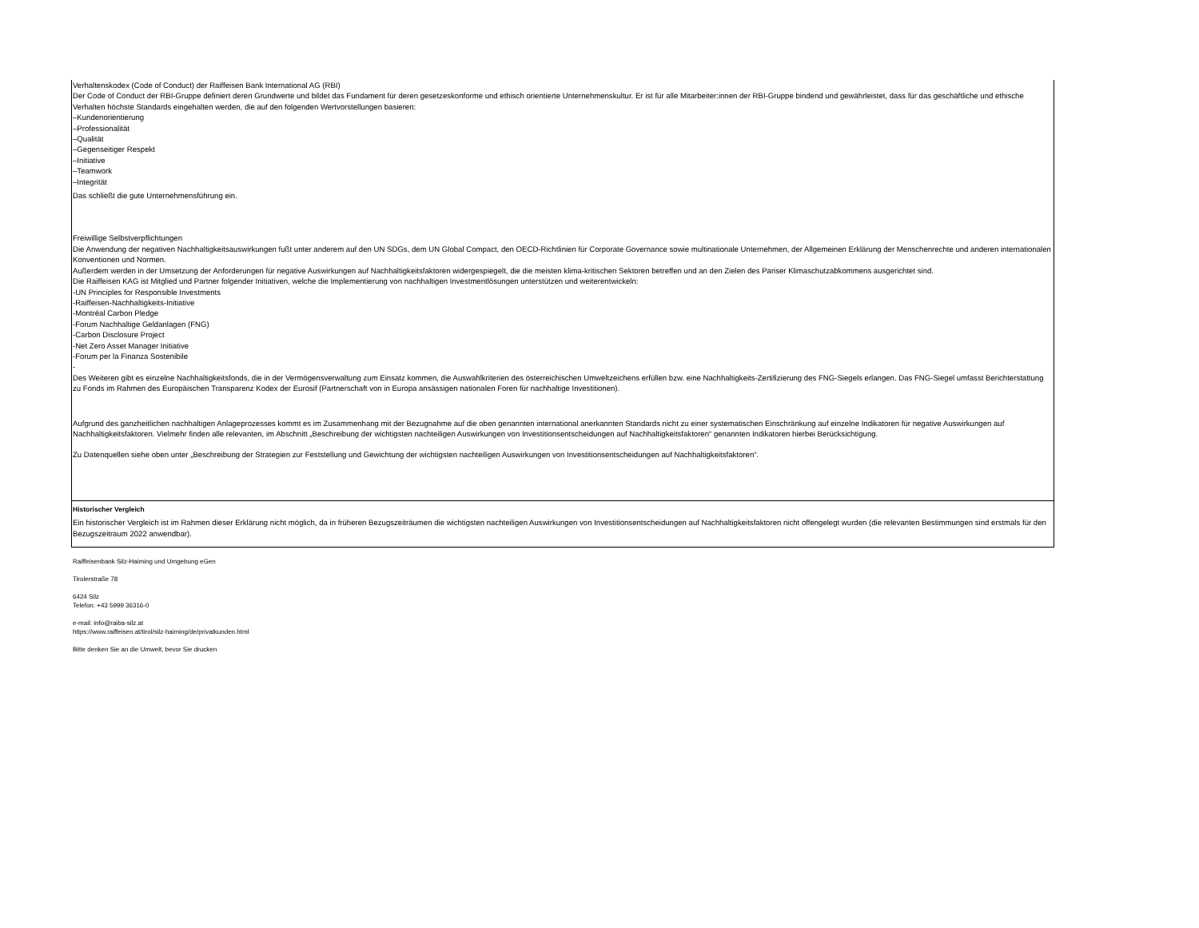Verhaltenskodex (Code of Conduct) der Raiffeisen Bank International AG (RBI)
Der Code of Conduct der RBI-Gruppe definiert deren Grundwerte und bildet das Fundament für deren gesetzeskonforme und ethisch orientierte Unternehmenskultur. Er ist für alle Mitarbeiter:innen der RBI-Gruppe bindend und gewährleistet, dass für das geschäftliche und ethische Verhalten höchste Standards eingehalten werden, die auf den folgenden Wertvorstellungen basieren:
–Kundenorientierung
–Professionalität
–Qualität
–Gegenseitiger Respekt
–Initiative
–Teamwork
–Integrität
Das schließt die gute Unternehmensführung ein.
Freiwillige Selbstverpflichtungen
Die Anwendung der negativen Nachhaltigkeitsauswirkungen fußt unter anderem auf den UN SDGs, dem UN Global Compact, den OECD-Richtlinien für Corporate Governance sowie multinationale Unternehmen, der Allgemeinen Erklärung der Menschenrechte und anderen internationalen Konventionen und Normen.
Außerdem werden in der Umsetzung der Anforderungen für negative Auswirkungen auf Nachhaltigkeitsfaktoren widergespiegelt, die die meisten klima-kritischen Sektoren betreffen und an den Zielen des Pariser Klimaschutzabkommens ausgerichtet sind.
Die Raiffeisen KAG ist Mitglied und Partner folgender Initiativen, welche die Implementierung von nachhaltigen Investmentlösungen unterstützen und weiterentwickeln:
-UN Principles for Responsible Investments
-Raiffeisen-Nachhaltigkeits-Initiative
-Montréal Carbon Pledge
-Forum Nachhaltige Geldanlagen (FNG)
-Carbon Disclosure Project
-Net Zero Asset Manager Initiative
-Forum per la Finanza Sostenibile
-
Des Weiteren gibt es einzelne Nachhaltigkeitsfonds, die in der Vermögensverwaltung zum Einsatz kommen, die Auswahlkriterien des österreichischen Umweltzeichens erfüllen bzw. eine Nachhaltigkeits-Zertifizierung des FNG-Siegels erlangen. Das FNG-Siegel umfasst Berichterstattung zu Fonds im Rahmen des Europäischen Transparenz Kodex der Eurosif (Partnerschaft von in Europa ansässigen nationalen Foren für nachhaltige Investitionen).
Aufgrund des ganzheitlichen nachhaltigen Anlageprozesses kommt es im Zusammenhang mit der Bezugnahme auf die oben genannten international anerkannten Standards nicht zu einer systematischen Einschränkung auf einzelne Indikatoren für negative Auswirkungen auf Nachhaltigkeitsfaktoren. Vielmehr finden alle relevanten, im Abschnitt „Beschreibung der wichtigsten nachteiligen Auswirkungen von Investitionsentscheidungen auf Nachhaltigkeitsfaktoren“ genannten Indikatoren hierbei Berücksichtigung.
Zu Datenquellen siehe oben unter „Beschreibung der Strategien zur Feststellung und Gewichtung der wichtigsten nachteiligen Auswirkungen von Investitionsentscheidungen auf Nachhaltigkeitsfaktoren“.
Historischer Vergleich
Ein historischer Vergleich ist im Rahmen dieser Erklärung nicht möglich, da in früheren Bezugszeiträumen die wichtigsten nachteiligen Auswirkungen von Investitionsentscheidungen auf Nachhaltigkeitsfaktoren nicht offengelegt wurden (die relevanten Bestimmungen sind erstmals für den Bezugszeitraum 2022 anwendbar).
Raiffeisenbank Silz-Haiming und Umgebung eGen
Tirolerstraße 78
6424 Silz
Telefon: +43 5999 36316-0
e-mail: info@raiba-silz.at
https://www.raiffeisen.at/tirol/silz-haiming/de/privatkunden.html
Bitte denken Sie an die Umwelt, bevor Sie drucken